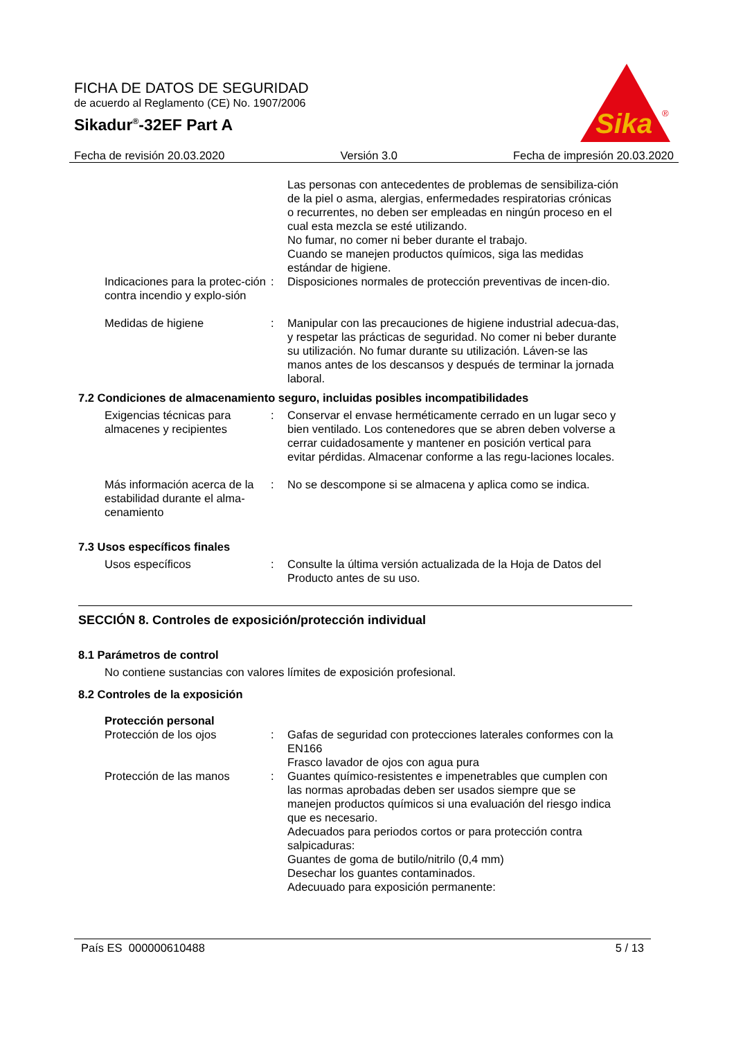FICHA DE DATOS DE SEGURIDAD
de acuerdo al Reglamento (CE) No. 1907/2006
Sikadur<sup>®</sup>-32EF Part A
Sika
®
Fecha de revisión 20.03.2020 Versión 3.0 Fecha de impresión 20.03.2020
Las personas con antecedentes de problemas de sensibiliza-ción de la piel o asma, alergias, enfermedades respiratorias crónicas o recurrentes, no deben ser empleadas en ningún proceso en el cual esta mezcla se esté utilizando.
No fumar, no comer ni beber durante el trabajo.
Cuando se manejen productos químicos, siga las medidas estándar de higiene.
Indicaciones para la protec-ción contra incendio y explo-sión
: Disposiciones normales de protección preventivas de incen-dio.
Medidas de higiene : Manipular con las precauciones de higiene industrial adecua-das, y respetar las prácticas de seguridad. No comer ni beber durante su utilización. No fumar durante su utilización. Láven-se las manos antes de los descansos y después de terminar la jornada laboral.
7.2 Condiciones de almacenamiento seguro, incluidas posibles incompatibilidades
Exigencias técnicas para almacenes y recipientes
: Conservar el envase herméticamente cerrado en un lugar seco y bien ventilado. Los contenedores que se abren deben volverse a cerrar cuidadosamente y mantener en posición vertical para evitar pérdidas. Almacenar conforme a las regu-laciones locales.
Más información acerca de la estabilidad durante el alma-cenamiento
: No se descompone si se almacena y aplica como se indica.
7.3 Usos específicos finales
Usos específicos : Consulte la última versión actualizada de la Hoja de Datos del Producto antes de su uso.
SECCIÓN 8. Controles de exposición/protección individual
8.1 Parámetros de control
No contiene sustancias con valores límites de exposición profesional.
8.2 Controles de la exposición
Protección personal
Protección de los ojos : Gafas de seguridad con protecciones laterales conformes con la EN166
Frasco lavador de ojos con agua pura
Protección de las manos : Guantes químico-resistentes e impenetrables que cumplen con las normas aprobadas deben ser usados siempre que se manejen productos químicos si una evaluación del riesgo indica que es necesario.
Adecuados para periodos cortos or para protección contra salpicaduras:
Guantes de goma de butilo/nitrilo (0,4 mm)
Desechar los guantes contaminados.
Adecuuado para exposición permanente:
País ES 000000610488 5 / 13